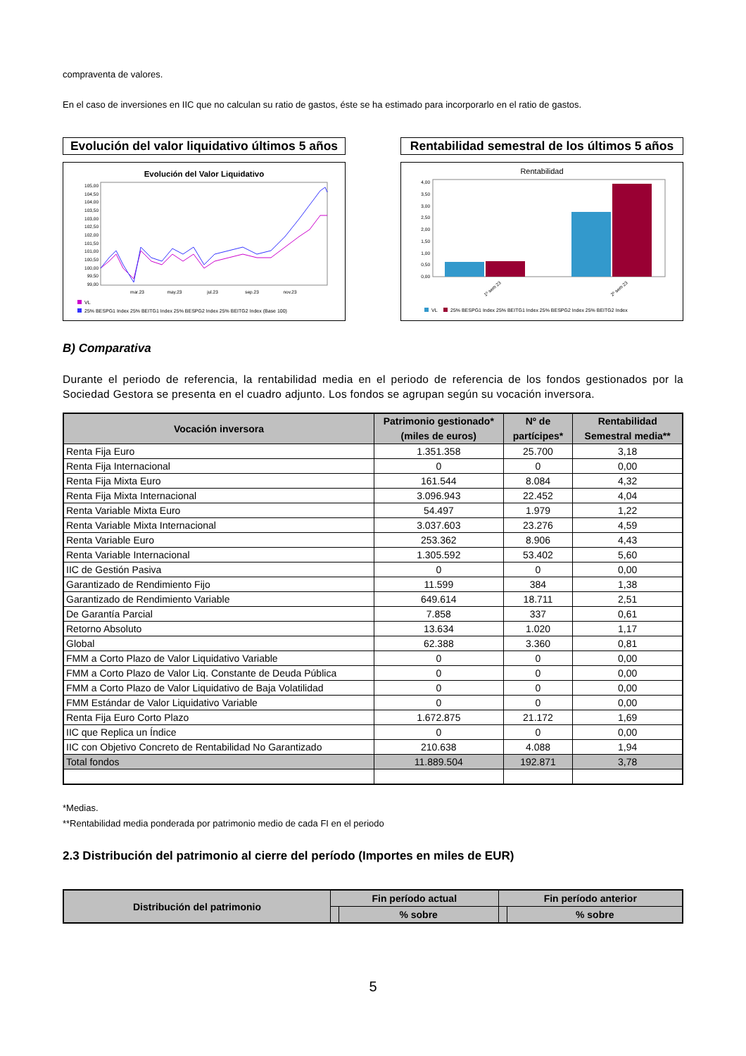compraventa de valores.
En el caso de inversiones en IIC que no calculan su ratio de gastos, éste se ha estimado para incorporarlo en el ratio de gastos.
Evolución del valor liquidativo últimos 5 años
Evolución del Valor Liquidativo
105,00
104,50
104,00
103,50
103,00
102,50
102,00
101,50
101,00
100,50
100,00
99,50
99,00
mar.23
may.23
jul.23
sep.23
nov.23
VL
25% BESPG1 Index 25% BEITG1 Index 25% BESPG2 Index 25% BEITG2 Index (Base 100)
Rentabilidad semestral de los últimos 5 años
Rentabilidad
4,00
3,50
3,00
2,50
2,00
1,50
1,00
0,50
0,00
1º sem 23
2º sem 23
VL
25% BESPG1 Index 25% BEITG1 Index 25% BESPG2 Index 25% BEITG2 Index
B) Comparativa
Durante el periodo de referencia, la rentabilidad media en el periodo de referencia de los fondos gestionados por la Sociedad Gestora se presenta en el cuadro adjunto. Los fondos se agrupan según su vocación inversora.
| Vocación inversora | Patrimonio gestionado* (miles de euros) | Nº de partícipes* | Rentabilidad Semestral media** |
| --- | --- | --- | --- |
| Renta Fija Euro | 1.351.358 | 25.700 | 3,18 |
| Renta Fija Internacional | 0 | 0 | 0,00 |
| Renta Fija Mixta Euro | 161.544 | 8.084 | 4,32 |
| Renta Fija Mixta Internacional | 3.096.943 | 22.452 | 4,04 |
| Renta Variable Mixta Euro | 54.497 | 1.979 | 1,22 |
| Renta Variable Mixta Internacional | 3.037.603 | 23.276 | 4,59 |
| Renta Variable Euro | 253.362 | 8.906 | 4,43 |
| Renta Variable Internacional | 1.305.592 | 53.402 | 5,60 |
| IIC de Gestión Pasiva | 0 | 0 | 0,00 |
| Garantizado de Rendimiento Fijo | 11.599 | 384 | 1,38 |
| Garantizado de Rendimiento Variable | 649.614 | 18.711 | 2,51 |
| De Garantía Parcial | 7.858 | 337 | 0,61 |
| Retorno Absoluto | 13.634 | 1.020 | 1,17 |
| Global | 62.388 | 3.360 | 0,81 |
| FMM a Corto Plazo de Valor Liquidativo Variable | 0 | 0 | 0,00 |
| FMM a Corto Plazo de Valor Liq. Constante de Deuda Pública | 0 | 0 | 0,00 |
| FMM a Corto Plazo de Valor Liquidativo de Baja Volatilidad | 0 | 0 | 0,00 |
| FMM Estándar de Valor Liquidativo Variable | 0 | 0 | 0,00 |
| Renta Fija Euro Corto Plazo | 1.672.875 | 21.172 | 1,69 |
| IIC que Replica un Índice | 0 | 0 | 0,00 |
| IIC con Objetivo Concreto de Rentabilidad No Garantizado | 210.638 | 4.088 | 1,94 |
| Total fondos | 11.889.504 | 192.871 | 3,78 |
*Medias.
**Rentabilidad media ponderada por patrimonio medio de cada FI en el periodo
2.3 Distribución del patrimonio al cierre del período (Importes en miles de EUR)
| Distribución del patrimonio | Fin período actual | | Fin período anterior | |
| --- | --- | --- | --- | --- |
| | | % sobre | | % sobre |
5